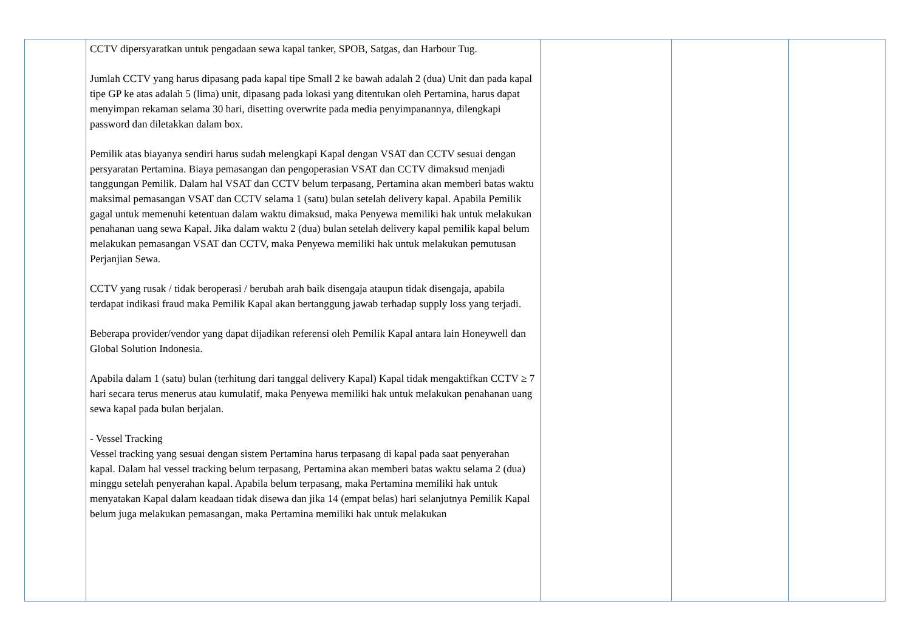| | CCTV dipersyaratkan untuk pengadaan sewa kapal tanker, SPOB, Satgas, dan Harbour Tug. Jumlah CCTV yang harus dipasang pada kapal tipe Small 2 ke bawah adalah 2 (dua) Unit dan pada kapal tipe GP ke atas adalah 5 (lima) unit, dipasang pada lokasi yang ditentukan oleh Pertamina, harus dapat menyimpan rekaman selama 30 hari, disetting overwrite pada media penyimpanannya, dilengkapi password dan diletakkan dalam box. Pemilik atas biayanya sendiri harus sudah melengkapi Kapal dengan VSAT dan CCTV sesuai dengan persyaratan Pertamina. Biaya pemasangan dan pengoperasian VSAT dan CCTV dimaksud menjadi tanggungan Pemilik. Dalam hal VSAT dan CCTV belum terpasang, Pertamina akan memberi batas waktu maksimal pemasangan VSAT dan CCTV selama 1 (satu) bulan setelah delivery kapal. Apabila Pemilik gagal untuk memenuhi ketentuan dalam waktu dimaksud, maka Penyewa memiliki hak untuk melakukan penahanan uang sewa Kapal. Jika dalam waktu 2 (dua) bulan setelah delivery kapal pemilik kapal belum melakukan pemasangan VSAT dan CCTV, maka Penyewa memiliki hak untuk melakukan pemutusan Perjanjian Sewa. CCTV yang rusak / tidak beroperasi / berubah arah baik disengaja ataupun tidak disengaja, apabila terdapat indikasi fraud maka Pemilik Kapal akan bertanggung jawab terhadap supply loss yang terjadi. Beberapa provider/vendor yang dapat dijadikan referensi oleh Pemilik Kapal antara lain Honeywell dan Global Solution Indonesia. Apabila dalam 1 (satu) bulan (terhitung dari tanggal delivery Kapal) Kapal tidak mengaktifkan CCTV ≥ 7 hari secara terus menerus atau kumulatif, maka Penyewa memiliki hak untuk melakukan penahanan uang sewa kapal pada bulan berjalan. - Vessel Tracking Vessel tracking yang sesuai dengan sistem Pertamina harus terpasang di kapal pada saat penyerahan kapal. Dalam hal vessel tracking belum terpasang, Pertamina akan memberi batas waktu selama 2 (dua) minggu setelah penyerahan kapal. Apabila belum terpasang, maka Pertamina memiliki hak untuk menyatakan Kapal dalam keadaan tidak disewa dan jika 14 (empat belas) hari selanjutnya Pemilik Kapal belum juga melakukan pemasangan, maka Pertamina memiliki hak untuk melakukan | | | |